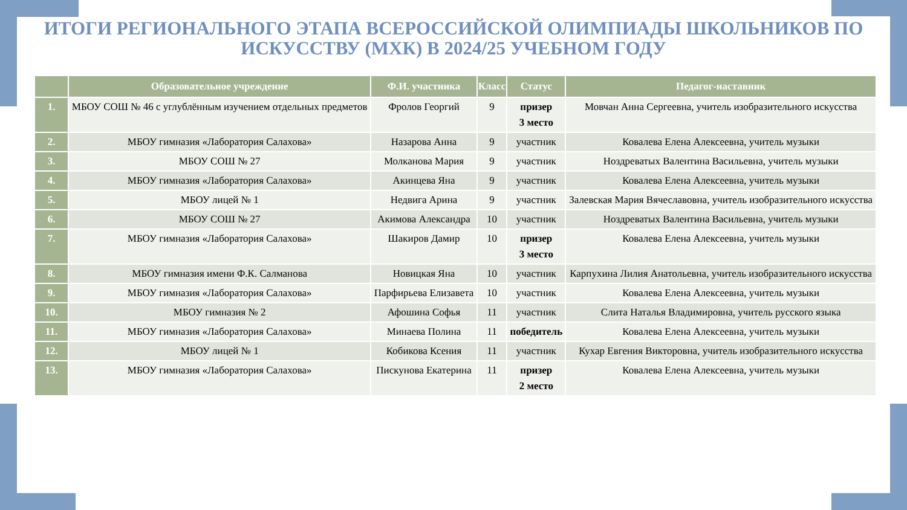ИТОГИ РЕГИОНАЛЬНОГО ЭТАПА ВСЕРОССИЙСКОЙ ОЛИМПИАДЫ ШКОЛЬНИКОВ ПО ИСКУССТВУ (МХК) В 2024/25 УЧЕБНОМ ГОДУ
| | Образовательное учреждение | Ф.И. участника | Класс | Статус | Педагог-наставник |
| --- | --- | --- | --- | --- | --- |
| 1. | МБОУ СОШ № 46 с углублённым изучением отдельных предметов | Фролов Георгий | 9 | призер 3 место | Мовчан Анна Сергеевна, учитель изобразительного искусства |
| 2. | МБОУ гимназия «Лаборатория Салахова» | Назарова Анна | 9 | участник | Ковалева Елена Алексеевна, учитель музыки |
| 3. | МБОУ СОШ № 27 | Молканова Мария | 9 | участник | Ноздреватых Валентина Васильевна, учитель музыки |
| 4. | МБОУ гимназия «Лаборатория Салахова» | Акинцева Яна | 9 | участник | Ковалева Елена Алексеевна, учитель музыки |
| 5. | МБОУ лицей № 1 | Недвига Арина | 9 | участник | Залевская Мария Вячеславовна, учитель изобразительного искусства |
| 6. | МБОУ СОШ № 27 | Акимова Александра | 10 | участник | Ноздреватых Валентина Васильевна, учитель музыки |
| 7. | МБОУ гимназия «Лаборатория Салахова» | Шакиров Дамир | 10 | призер 3 место | Ковалева Елена Алексеевна, учитель музыки |
| 8. | МБОУ гимназия имени Ф.К. Салманова | Новицкая Яна | 10 | участник | Карпухина Лилия Анатольевна, учитель изобразительного искусства |
| 9. | МБОУ гимназия «Лаборатория Салахова» | Парфирьева Елизавета | 10 | участник | Ковалева Елена Алексеевна, учитель музыки |
| 10. | МБОУ гимназия № 2 | Афошина Софья | 11 | участник | Слита Наталья Владимировна, учитель русского языка |
| 11. | МБОУ гимназия «Лаборатория Салахова» | Минаева Полина | 11 | победитель | Ковалева Елена Алексеевна, учитель музыки |
| 12. | МБОУ лицей № 1 | Кобикова Ксения | 11 | участник | Кухар Евгения Викторовна, учитель изобразительного искусства |
| 13. | МБОУ гимназия «Лаборатория Салахова» | Пискунова Екатерина | 11 | призер 2 место | Ковалева Елена Алексеевна, учитель музыки |